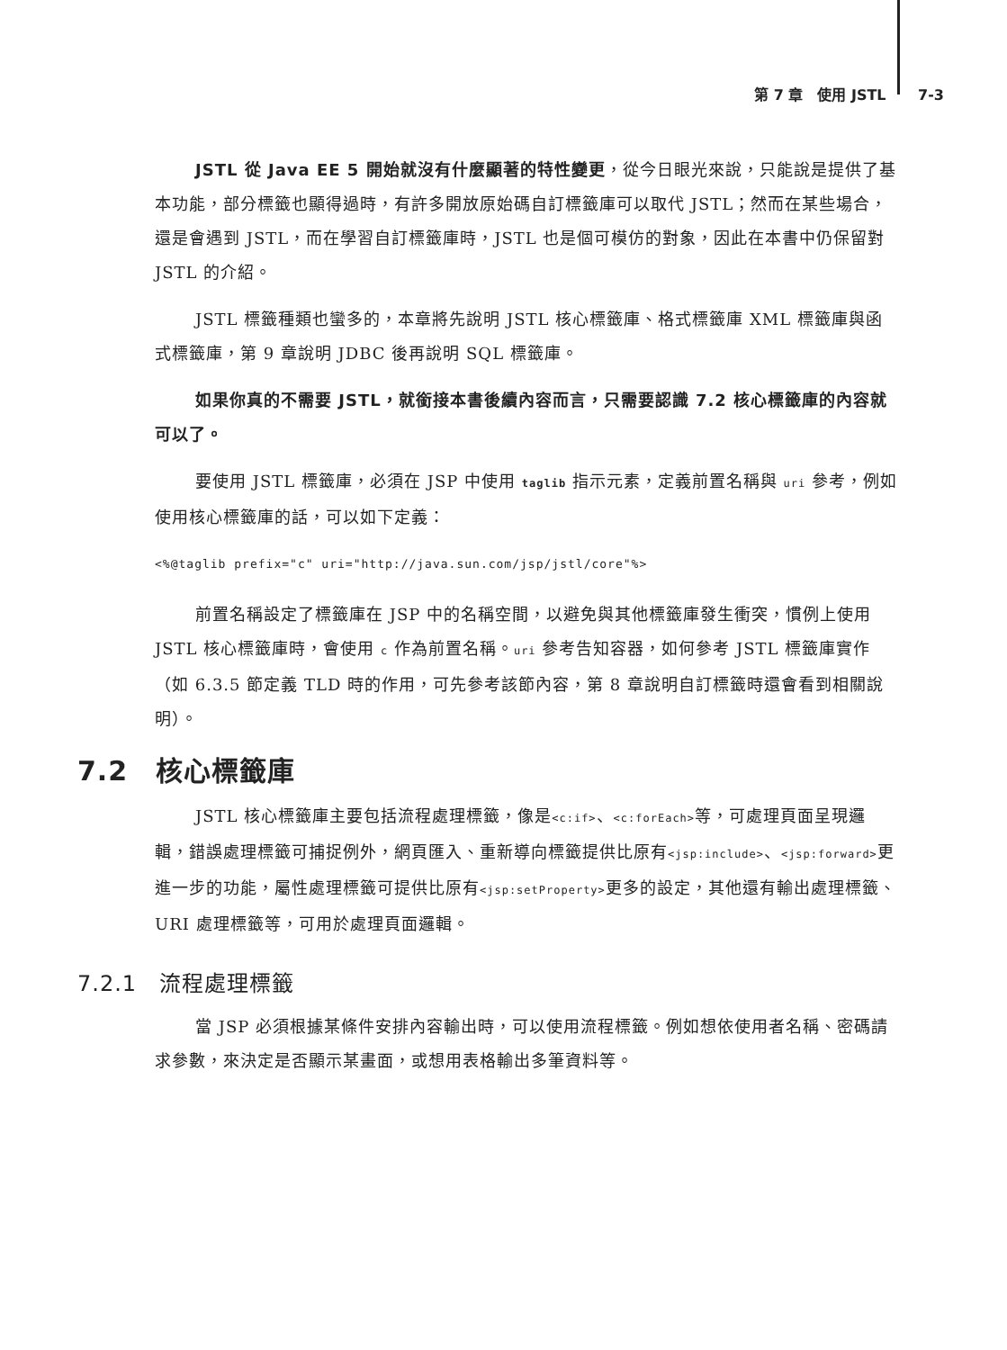第 7 章　使用 JSTL 7-3
JSTL 從 Java EE 5 開始就沒有什麼顯著的特性變更，從今日眼光來說，只能說是提供了基本功能，部分標籤也顯得過時，有許多開放原始碼自訂標籤庫可以取代 JSTL；然而在某些場合，還是會遇到 JSTL，而在學習自訂標籤庫時，JSTL 也是個可模仿的對象，因此在本書中仍保留對 JSTL 的介紹。
JSTL 標籤種類也蠻多的，本章將先說明 JSTL 核心標籤庫、格式標籤庫 XML 標籤庫與函式標籤庫，第 9 章說明 JDBC 後再說明 SQL 標籤庫。
如果你真的不需要 JSTL，就銜接本書後續內容而言，只需要認識 7.2 核心標籤庫的內容就可以了。
要使用 JSTL 標籤庫，必須在 JSP 中使用 taglib 指示元素，定義前置名稱與 uri 參考，例如使用核心標籤庫的話，可以如下定義：
<%@taglib prefix="c" uri="http://java.sun.com/jsp/jstl/core"%>
前置名稱設定了標籤庫在 JSP 中的名稱空間，以避免與其他標籤庫發生衝突，慣例上使用 JSTL 核心標籤庫時，會使用 c 作為前置名稱。uri 參考告知容器，如何參考 JSTL 標籤庫實作（如 6.3.5 節定義 TLD 時的作用，可先參考該節內容，第 8 章說明自訂標籤時還會看到相關說明）。
7.2　核心標籤庫
JSTL 核心標籤庫主要包括流程處理標籤，像是<c:if>、<c:forEach>等，可處理頁面呈現邏輯，錯誤處理標籤可捕捉例外，網頁匯入、重新導向標籤提供比原有<jsp:include>、<jsp:forward>更進一步的功能，屬性處理標籤可提供比原有<jsp:setProperty>更多的設定，其他還有輸出處理標籤、URI 處理標籤等，可用於處理頁面邏輯。
7.2.1　流程處理標籤
當 JSP 必須根據某條件安排內容輸出時，可以使用流程標籤。例如想依使用者名稱、密碼請求參數，來決定是否顯示某畫面，或想用表格輸出多筆資料等。